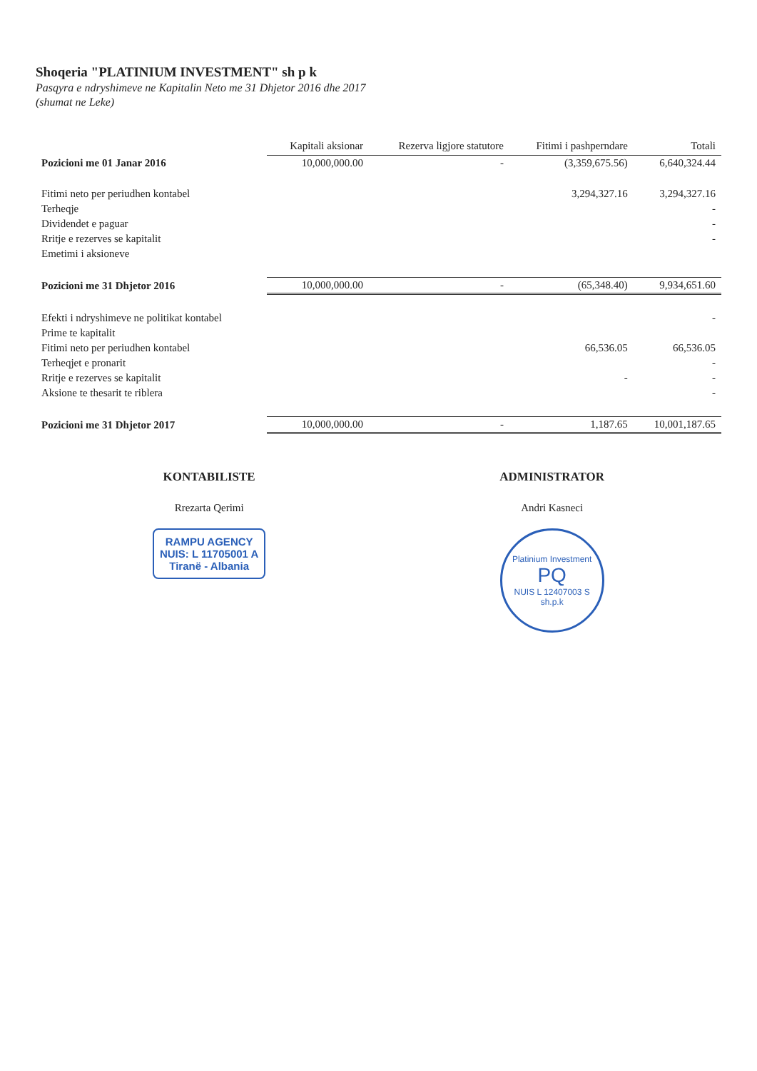Shoqeria "PLATINIUM INVESTMENT" sh p k
Pasqyra e ndryshimeve ne Kapitalin Neto me 31 Dhjetor 2016 dhe 2017
(shumat ne Leke)
| | Kapitali aksionar | Rezerva ligjore statutore | Fitimi i pashperndare | Totali |
| --- | --- | --- | --- | --- |
| Pozicioni me 01 Janar 2016 | 10,000,000.00 | - | (3,359,675.56) | 6,640,324.44 |
| Fitimi neto per periudhen kontabel | | | 3,294,327.16 | 3,294,327.16 |
| Terheqje | | | | - |
| Dividendet e paguar | | | | - |
| Rritje e rezerves se kapitalit | | | | - |
| Emetimi i aksioneve | | | | |
| Pozicioni me 31 Dhjetor 2016 | 10,000,000.00 | - | (65,348.40) | 9,934,651.60 |
| Efekti i ndryshimeve ne politikat kontabel | | | | - |
| Prime te kapitalit | | | | |
| Fitimi neto per periudhen kontabel | | | 66,536.05 | 66,536.05 |
| Terheqjet e pronarit | | | | - |
| Rritje e rezerves se kapitalit | | | - | - |
| Aksione te thesarit te riblera | | | | - |
| Pozicioni me 31 Dhjetor 2017 | 10,000,000.00 | - | 1,187.65 | 10,001,187.65 |
KONTABILISTE
Rrezarta Qerimi
RAMPU AGENCY
NUIS: L 11705001 A
Tiranë - Albania
ADMINISTRATOR
Andri Kasneci
Platinium Investment
PQ
NUIS L 12407003 S
sh.p.k